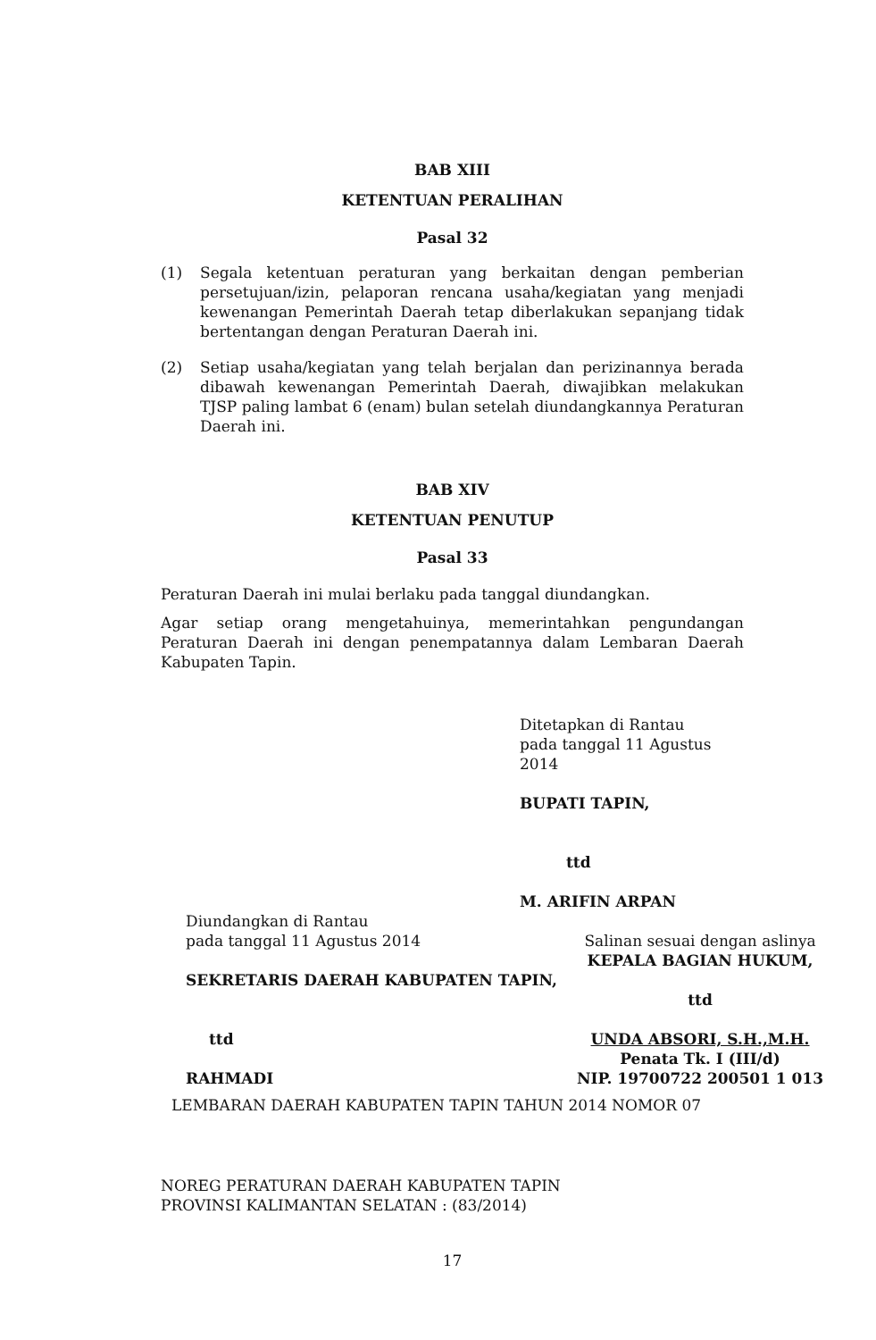BAB XIII
KETENTUAN PERALIHAN
Pasal 32
(1) Segala ketentuan peraturan yang berkaitan dengan pemberian persetujuan/izin, pelaporan rencana usaha/kegiatan yang menjadi kewenangan Pemerintah Daerah tetap diberlakukan sepanjang tidak bertentangan dengan Peraturan Daerah ini.
(2) Setiap usaha/kegiatan yang telah berjalan dan perizinannya berada dibawah kewenangan Pemerintah Daerah, diwajibkan melakukan TJSP paling lambat 6 (enam) bulan setelah diundangkannya Peraturan Daerah ini.
BAB XIV
KETENTUAN PENUTUP
Pasal 33
Peraturan Daerah ini mulai berlaku pada tanggal diundangkan.
Agar setiap orang mengetahuinya, memerintahkan pengundangan Peraturan Daerah ini dengan penempatannya dalam Lembaran Daerah Kabupaten Tapin.
Ditetapkan di Rantau
pada tanggal 11 Agustus 2014
BUPATI TAPIN,
ttd
M. ARIFIN ARPAN
Diundangkan di Rantau
pada tanggal 11 Agustus 2014
SEKRETARIS DAERAH KABUPATEN TAPIN,
ttd
RAHMADI
Salinan sesuai dengan aslinya
KEPALA BAGIAN HUKUM,
ttd
UNDA ABSORI, S.H.,M.H.
Penata Tk. I (III/d)
NIP. 19700722 200501 1 013
LEMBARAN DAERAH KABUPATEN TAPIN TAHUN 2014 NOMOR 07
NOREG PERATURAN DAERAH KABUPATEN TAPIN
PROVINSI KALIMANTAN SELATAN : (83/2014)
17